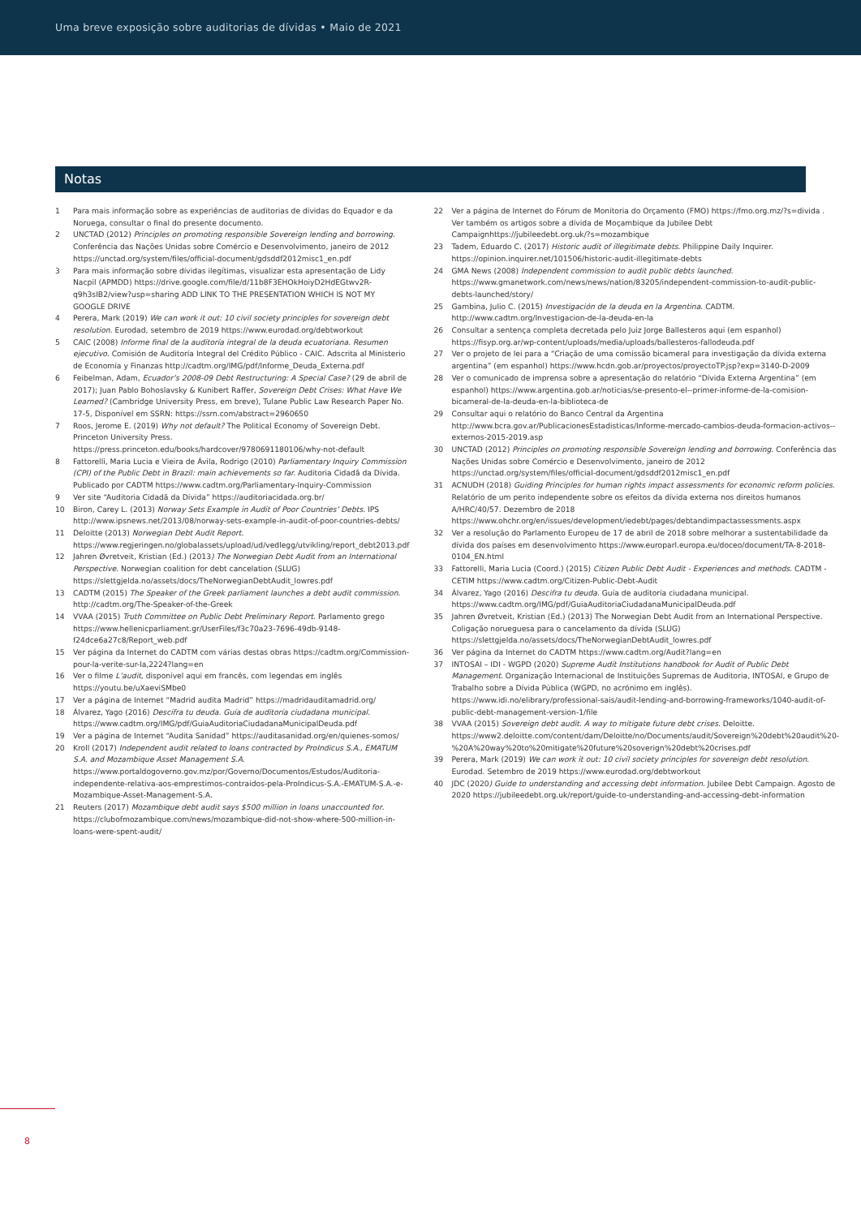Uma breve exposição sobre auditorias de dívidas • Maio de 2021
Notas
1 Para mais informação sobre as experiências de auditorias de dívidas do Equador e da Noruega, consultar o final do presente documento.
2 UNCTAD (2012) Principles on promoting responsible Sovereign lending and borrowing. Conferência das Nações Unidas sobre Comércio e Desenvolvimento, janeiro de 2012 https://unctad.org/system/files/official-document/gdsddf2012misc1_en.pdf
3 Para mais informação sobre dívidas ilegítimas, visualizar esta apresentação de Lidy Nacpil (APMDD) https://drive.google.com/file/d/11b8F3EHOkHoiyD2HdEGtwv2R-q9h3sIB2/view?usp=sharing ADD LINK TO THE PRESENTATION WHICH IS NOT MY GOOGLE DRIVE
4 Perera, Mark (2019) We can work it out: 10 civil society principles for sovereign debt resolution. Eurodad, setembro de 2019 https://www.eurodad.org/debtworkout
5 CAIC (2008) Informe final de la auditoría integral de la deuda ecuatoriana. Resumen ejecutivo. Comisión de Auditoría Integral del Crédito Público - CAIC. Adscrita al Ministerio de Economía y Finanzas http://cadtm.org/IMG/pdf/Informe_Deuda_Externa.pdf
6 Feibelman, Adam, Ecuador’s 2008-09 Debt Restructuring: A Special Case? (29 de abril de 2017); Juan Pablo Bohoslavsky & Kunibert Raffer, Sovereign Debt Crises: What Have We Learned? (Cambridge University Press, em breve), Tulane Public Law Research Paper No. 17-5, Disponível em SSRN: https://ssrn.com/abstract=2960650
7 Roos, Jerome E. (2019) Why not default? The Political Economy of Sovereign Debt. Princeton University Press. https://press.princeton.edu/books/hardcover/9780691180106/why-not-default
8 Fattorelli, Maria Lucia e Vieira de Ávila, Rodrigo (2010) Parliamentary Inquiry Commission (CPI) of the Public Debt in Brazil: main achievements so far. Auditoria Cidadã da Dívida. Publicado por CADTM https://www.cadtm.org/Parliamentary-Inquiry-Commission
9 Ver site “Auditoria Cidadã da Dívida” https://auditoriacidada.org.br/
10 Biron, Carey L. (2013) Norway Sets Example in Audit of Poor Countries’ Debts. IPS http://www.ipsnews.net/2013/08/norway-sets-example-in-audit-of-poor-countries-debts/
11 Deloitte (2013) Norwegian Debt Audit Report. https://www.regjeringen.no/globalassets/upload/ud/vedlegg/utvikling/report_debt2013.pdf
12 Jahren Øvretveit, Kristian (Ed.) (2013) The Norwegian Debt Audit from an International Perspective. Norwegian coalition for debt cancelation (SLUG) https://slettgjelda.no/assets/docs/TheNorwegianDebtAudit_lowres.pdf
13 CADTM (2015) The Speaker of the Greek parliament launches a debt audit commission. http://cadtm.org/The-Speaker-of-the-Greek
14 VVAA (2015) Truth Committee on Public Debt Preliminary Report. Parlamento grego https://www.hellenicparliament.gr/UserFiles/f3c70a23-7696-49db-9148-f24dce6a27c8/Report_web.pdf
15 Ver página da Internet do CADTM com várias destas obras https://cadtm.org/Commission-pour-la-verite-sur-la,2224?lang=en
16 Ver o filme L’audit, disponível aqui em francês, com legendas em inglês https://youtu.be/uXaeviSMbe0
17 Ver a página de Internet “Madrid audita Madrid” https://madridauditamadrid.org/
18 Álvarez, Yago (2016) Descifra tu deuda. Guía de auditoría ciudadana municipal. https://www.cadtm.org/IMG/pdf/GuiaAuditoriaCiudadanaMunicipalDeuda.pdf
19 Ver a página de Internet “Audita Sanidad” https://auditasanidad.org/en/quienes-somos/
20 Kroll (2017) Independent audit related to loans contracted by ProIndicus S.A., EMATUM S.A. and Mozambique Asset Management S.A. https://www.portaldogoverno.gov.mz/por/Governo/Documentos/Estudos/Auditoria-independente-relativa-aos-emprestimos-contraidos-pela-ProIndicus-S.A.-EMATUM-S.A.-e-Mozambique-Asset-Management-S.A.
21 Reuters (2017) Mozambique debt audit says $500 million in loans unaccounted for. https://clubofmozambique.com/news/mozambique-did-not-show-where-500-million-in-loans-were-spent-audit/
22 Ver a página de Internet do Fórum de Monitoria do Orçamento (FMO) https://fmo.org.mz/?s=divida . Ver também os artigos sobre a dívida de Moçambique da Jubilee Debt Campaignhttps://jubileedebt.org.uk/?s=mozambique
23 Tadem, Eduardo C. (2017) Historic audit of illegitimate debts. Philippine Daily Inquirer. https://opinion.inquirer.net/101506/historic-audit-illegitimate-debts
24 GMA News (2008) Independent commission to audit public debts launched. https://www.gmanetwork.com/news/news/nation/83205/independent-commission-to-audit-public-debts-launched/story/
25 Gambina, Julio C. (2015) Investigación de la deuda en la Argentina. CADTM. http://www.cadtm.org/Investigacion-de-la-deuda-en-la
26 Consultar a sentença completa decretada pelo Juiz Jorge Ballesteros aqui (em espanhol) https://fisyp.org.ar/wp-content/uploads/media/uploads/ballesteros-fallodeuda.pdf
27 Ver o projeto de lei para a “Criação de uma comissão bicameral para investigação da dívida externa argentina” (em espanhol) https://www.hcdn.gob.ar/proyectos/proyectoTP.jsp?exp=3140-D-2009
28 Ver o comunicado de imprensa sobre a apresentação do relatório “Dívida Externa Argentina” (em espanhol) https://www.argentina.gob.ar/noticias/se-presento-el--primer-informe-de-la-comision-bicameral-de-la-deuda-en-la-biblioteca-de
29 Consultar aqui o relatório do Banco Central da Argentina http://www.bcra.gov.ar/PublicacionesEstadisticas/Informe-mercado-cambios-deuda-formacion-activos--externos-2015-2019.asp
30 UNCTAD (2012) Principles on promoting responsible Sovereign lending and borrowing. Conferência das Nações Unidas sobre Comércio e Desenvolvimento, janeiro de 2012 https://unctad.org/system/files/official-document/gdsddf2012misc1_en.pdf
31 ACNUDH (2018) Guiding Principles for human rights impact assessments for economic reform policies. Relatório de um perito independente sobre os efeitos da dívida externa nos direitos humanos A/HRC/40/57. Dezembro de 2018 https://www.ohchr.org/en/issues/development/iedebt/pages/debtandimpactassessments.aspx
32 Ver a resolução do Parlamento Europeu de 17 de abril de 2018 sobre melhorar a sustentabilidade da dívida dos países em desenvolvimento https://www.europarl.europa.eu/doceo/document/TA-8-2018-0104_EN.html
33 Fattorelli, Maria Lucia (Coord.) (2015) Citizen Public Debt Audit - Experiences and methods. CADTM - CETIM https://www.cadtm.org/Citizen-Public-Debt-Audit
34 Álvarez, Yago (2016) Descifra tu deuda. Guía de auditoría ciudadana municipal. https://www.cadtm.org/IMG/pdf/GuiaAuditoriaCiudadanaMunicipalDeuda.pdf
35 Jahren Øvretveit, Kristian (Ed.) (2013) The Norwegian Debt Audit from an International Perspective. Coligação norueguesa para o cancelamento da dívida (SLUG) https://slettgjelda.no/assets/docs/TheNorwegianDebtAudit_lowres.pdf
36 Ver página da Internet do CADTM https://www.cadtm.org/Audit?lang=en
37 INTOSAI – IDI - WGPD (2020) Supreme Audit Institutions handbook for Audit of Public Debt Management. Organização Internacional de Instituições Supremas de Auditoria, INTOSAI, e Grupo de Trabalho sobre a Dívida Pública (WGPD, no acrónimo em inglês). https://www.idi.no/elibrary/professional-sais/audit-lending-and-borrowing-frameworks/1040-audit-of-public-debt-management-version-1/file
38 VVAA (2015) Sovereign debt audit. A way to mitigate future debt crises. Deloitte. https://www2.deloitte.com/content/dam/Deloitte/no/Documents/audit/Sovereign%20debt%20audit%20-%20A%20way%20to%20mitigate%20future%20soverign%20debt%20crises.pdf
39 Perera, Mark (2019) We can work it out: 10 civil society principles for sovereign debt resolution. Eurodad. Setembro de 2019 https://www.eurodad.org/debtworkout
40 JDC (2020) Guide to understanding and accessing debt information. Jubilee Debt Campaign. Agosto de 2020 https://jubileedebt.org.uk/report/guide-to-understanding-and-accessing-debt-information
8